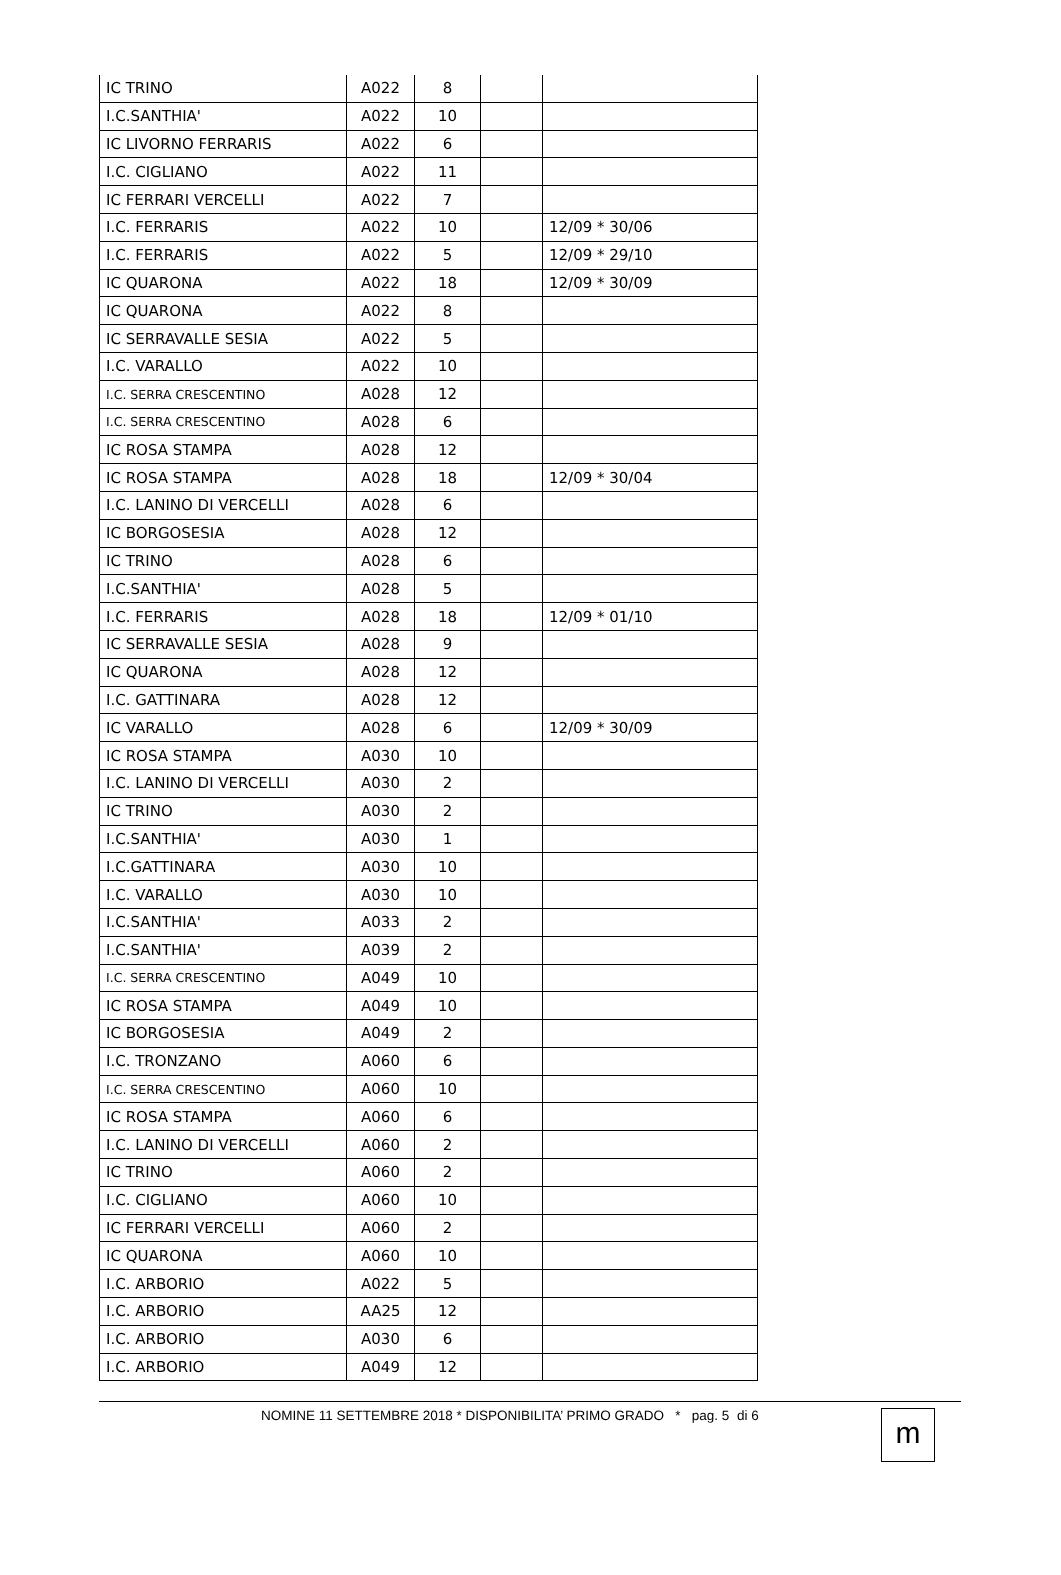| IC TRINO | A022 | 8 | | |
| I.C.SANTHIA' | A022 | 10 | | |
| IC LIVORNO FERRARIS | A022 | 6 | | |
| I.C. CIGLIANO | A022 | 11 | | |
| IC FERRARI VERCELLI | A022 | 7 | | |
| I.C. FERRARIS | A022 | 10 | | 12/09 * 30/06 |
| I.C. FERRARIS | A022 | 5 | | 12/09 * 29/10 |
| IC QUARONA | A022 | 18 | | 12/09 * 30/09 |
| IC QUARONA | A022 | 8 | | |
| IC SERRAVALLE SESIA | A022 | 5 | | |
| I.C. VARALLO | A022 | 10 | | |
| I.C. SERRA CRESCENTINO | A028 | 12 | | |
| I.C. SERRA CRESCENTINO | A028 | 6 | | |
| IC ROSA STAMPA | A028 | 12 | | |
| IC ROSA STAMPA | A028 | 18 | | 12/09 * 30/04 |
| I.C. LANINO DI VERCELLI | A028 | 6 | | |
| IC BORGOSESIA | A028 | 12 | | |
| IC TRINO | A028 | 6 | | |
| I.C.SANTHIA' | A028 | 5 | | |
| I.C. FERRARIS | A028 | 18 | | 12/09 * 01/10 |
| IC SERRAVALLE SESIA | A028 | 9 | | |
| IC QUARONA | A028 | 12 | | |
| I.C. GATTINARA | A028 | 12 | | |
| IC VARALLO | A028 | 6 | | 12/09 * 30/09 |
| IC ROSA STAMPA | A030 | 10 | | |
| I.C. LANINO DI VERCELLI | A030 | 2 | | |
| IC TRINO | A030 | 2 | | |
| I.C.SANTHIA' | A030 | 1 | | |
| I.C.GATTINARA | A030 | 10 | | |
| I.C. VARALLO | A030 | 10 | | |
| I.C.SANTHIA' | A033 | 2 | | |
| I.C.SANTHIA' | A039 | 2 | | |
| I.C. SERRA CRESCENTINO | A049 | 10 | | |
| IC ROSA STAMPA | A049 | 10 | | |
| IC BORGOSESIA | A049 | 2 | | |
| I.C. TRONZANO | A060 | 6 | | |
| I.C. SERRA CRESCENTINO | A060 | 10 | | |
| IC ROSA STAMPA | A060 | 6 | | |
| I.C. LANINO DI VERCELLI | A060 | 2 | | |
| IC TRINO | A060 | 2 | | |
| I.C. CIGLIANO | A060 | 10 | | |
| IC FERRARI VERCELLI | A060 | 2 | | |
| IC QUARONA | A060 | 10 | | |
| I.C. ARBORIO | A022 | 5 | | |
| I.C. ARBORIO | AA25 | 12 | | |
| I.C. ARBORIO | A030 | 6 | | |
| I.C. ARBORIO | A049 | 12 | | |
NOMINE 11 SETTEMBRE 2018 * DISPONIBILITA’ PRIMO GRADO * pag. 5 di 6
m